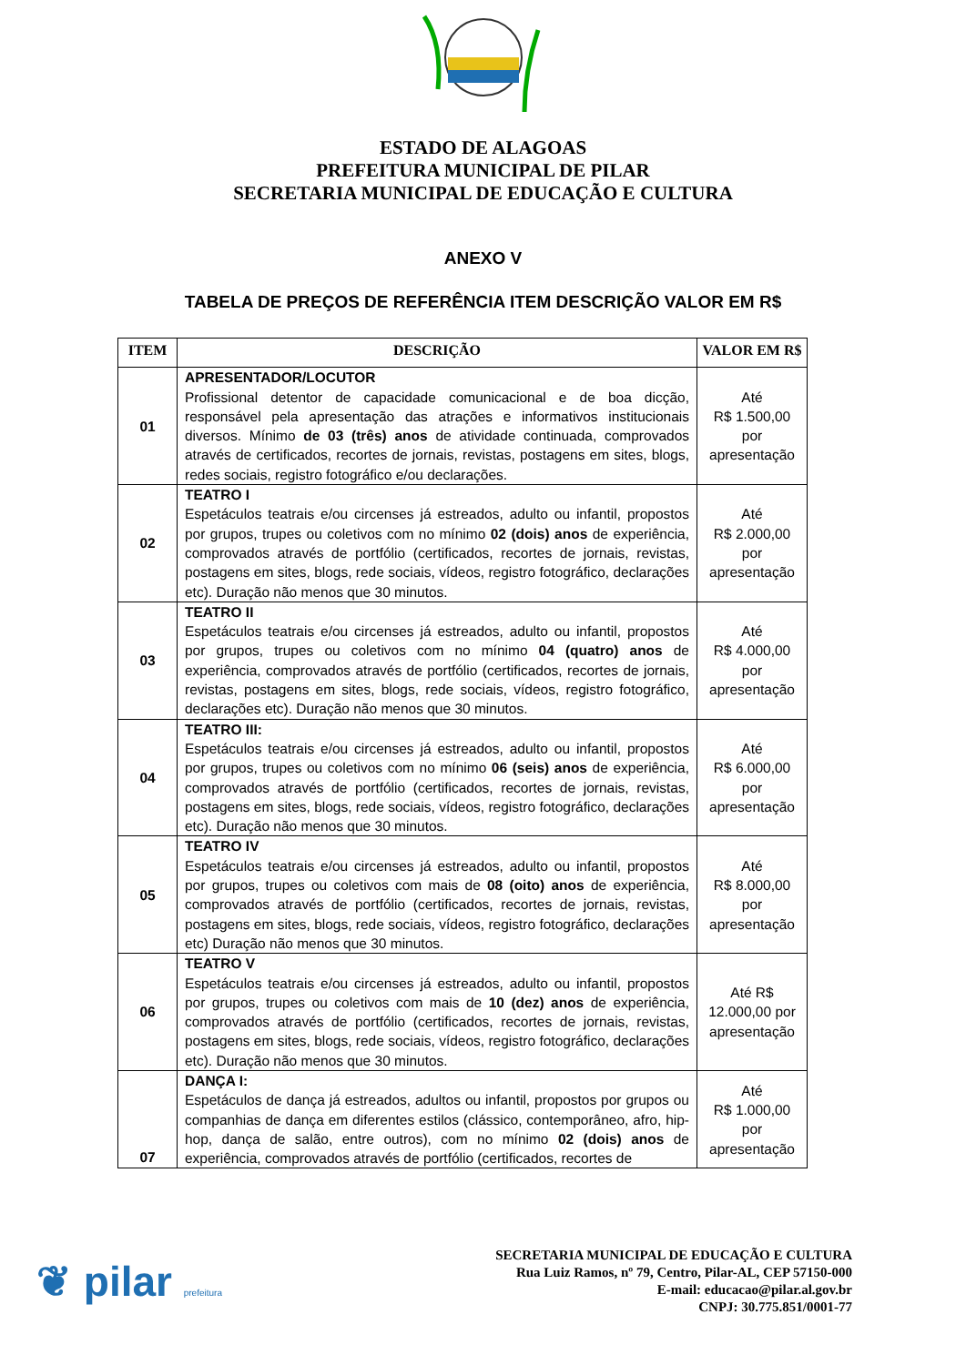ESTADO DE ALAGOAS
PREFEITURA MUNICIPAL DE PILAR
SECRETARIA MUNICIPAL DE EDUCAÇÃO E CULTURA
ANEXO V
TABELA DE PREÇOS DE REFERÊNCIA ITEM DESCRIÇÃO VALOR EM R$
| ITEM | DESCRIÇÃO | VALOR EM R$ |
| --- | --- | --- |
| 01 | APRESENTADOR/LOCUTOR Profissional detentor de capacidade comunicacional e de boa dicção, responsável pela apresentação das atrações e informativos institucionais diversos. Mínimo de 03 (três) anos de atividade continuada, comprovados através de certificados, recortes de jornais, revistas, postagens em sites, blogs, redes sociais, registro fotográfico e/ou declarações. | Até R$ 1.500,00 por apresentação |
| 02 | TEATRO I Espetáculos teatrais e/ou circenses já estreados, adulto ou infantil, propostos por grupos, trupes ou coletivos com no mínimo 02 (dois) anos de experiência, comprovados através de portfólio (certificados, recortes de jornais, revistas, postagens em sites, blogs, rede sociais, vídeos, registro fotográfico, declarações etc). Duração não menos que 30 minutos. | Até R$ 2.000,00 por apresentação |
| 03 | TEATRO II Espetáculos teatrais e/ou circenses já estreados, adulto ou infantil, propostos por grupos, trupes ou coletivos com no mínimo 04 (quatro) anos de experiência, comprovados através de portfólio (certificados, recortes de jornais, revistas, postagens em sites, blogs, rede sociais, vídeos, registro fotográfico, declarações etc). Duração não menos que 30 minutos. | Até R$ 4.000,00 por apresentação |
| 04 | TEATRO III: Espetáculos teatrais e/ou circenses já estreados, adulto ou infantil, propostos por grupos, trupes ou coletivos com no mínimo 06 (seis) anos de experiência, comprovados através de portfólio (certificados, recortes de jornais, revistas, postagens em sites, blogs, rede sociais, vídeos, registro fotográfico, declarações etc). Duração não menos que 30 minutos. | Até R$ 6.000,00 por apresentação |
| 05 | TEATRO IV Espetáculos teatrais e/ou circenses já estreados, adulto ou infantil, propostos por grupos, trupes ou coletivos com mais de 08 (oito) anos de experiência, comprovados através de portfólio (certificados, recortes de jornais, revistas, postagens em sites, blogs, rede sociais, vídeos, registro fotográfico, declarações etc) Duração não menos que 30 minutos. | Até R$ 8.000,00 por apresentação |
| 06 | TEATRO V Espetáculos teatrais e/ou circenses já estreados, adulto ou infantil, propostos por grupos, trupes ou coletivos com mais de 10 (dez) anos de experiência, comprovados através de portfólio (certificados, recortes de jornais, revistas, postagens em sites, blogs, rede sociais, vídeos, registro fotográfico, declarações etc). Duração não menos que 30 minutos. | Até R$ 12.000,00 por apresentação |
| 07 | DANÇA I: Espetáculos de dança já estreados, adultos ou infantil, propostos por grupos ou companhias de dança em diferentes estilos (clássico, contemporâneo, afro, hip-hop, dança de salão, entre outros), com no mínimo 02 (dois) anos de experiência, comprovados através de portfólio (certificados, recortes de | Até R$ 1.000,00 por apresentação |
❦ pilar prefeitura
SECRETARIA MUNICIPAL DE EDUCAÇÃO E CULTURA
Rua Luiz Ramos, nº 79, Centro, Pilar-AL, CEP 57150-000
E-mail: educacao@pilar.al.gov.br
CNPJ: 30.775.851/0001-77